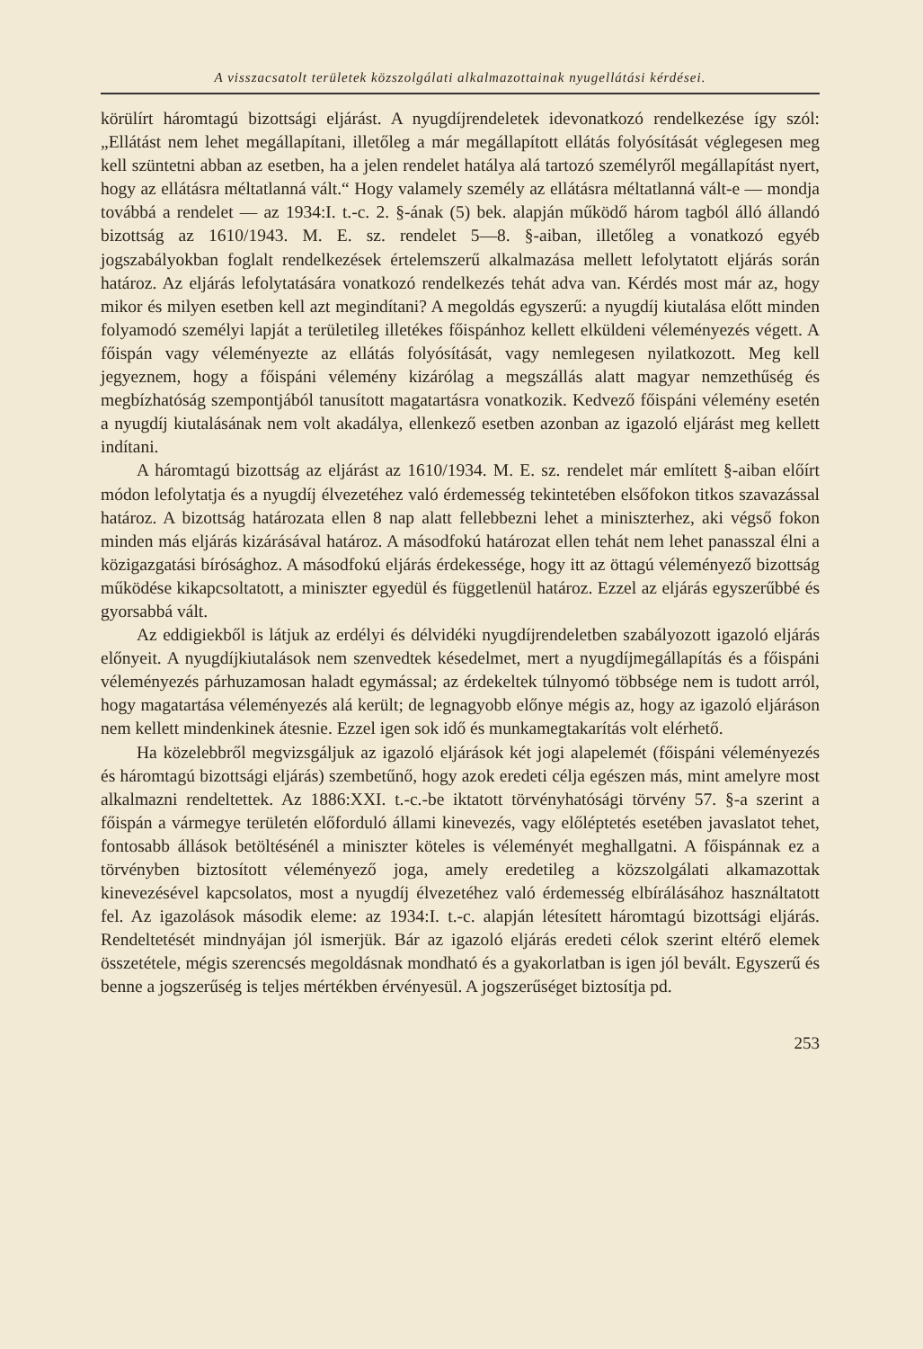A visszacsatolt területek közszolgálati alkalmazottainak nyugellátási kérdései.
körülírt háromtagú bizottsági eljárást. A nyugdíjrendeletek idevonatkozó rendelkezése így szól: „Ellátást nem lehet megállapítani, illetőleg a már megállapított ellátás folyósítását véglegesen meg kell szüntetni abban az esetben, ha a jelen rendelet hatálya alá tartozó személyről megállapítást nyert, hogy az ellátásra méltatlanná vált.“ Hogy valamely személy az ellátásra méltatlanná vált-e — mondja továbbá a rendelet — az 1934:I. t.-c. 2. §-ának (5) bek. alapján működő három tagból álló állandó bizottság az 1610/1943. M. E. sz. rendelet 5—8. §-aiban, illetőleg a vonatkozó egyéb jogszabályokban foglalt rendelkezések értelemszerű alkalmazása mellett lefolytatott eljárás során határoz. Az eljárás lefolytatására vonatkozó rendelkezés tehát adva van. Kérdés most már az, hogy mikor és milyen esetben kell azt megindítani? A megoldás egyszerű: a nyugdíj kiutalása előtt minden folyamodó személyi lapját a területileg illetékes főispánhoz kellett elküldeni véleményezés végett. A főispán vagy véleményezte az ellátás folyósítását, vagy nemlegesen nyilatkozott. Meg kell jegyeznem, hogy a főispáni vélemény kizárólag a megszállás alatt magyar nemzethűség és megbízhatóság szempontjából tanusított magatartásra vonatkozik. Kedvező főispáni vélemény esetén a nyugdíj kiutalásának nem volt akadálya, ellenkező esetben azonban az igazoló eljárást meg kellett indítani.
A háromtagú bizottság az eljárást az 1610/1934. M. E. sz. rendelet már említett §-aiban előírt módon lefolytatja és a nyugdíj élvezetéhez való érdemesség tekintetében elsőfokon titkos szavazással határoz. A bizottság határozata ellen 8 nap alatt fellebbezni lehet a miniszterhez, aki végső fokon minden más eljárás kizárásával határoz. A másodfokú határozat ellen tehát nem lehet panasszal élni a közigazgatási bírósághoz. A másodfokú eljárás érdekessége, hogy itt az öttagú véleményező bizottság működése kikapcsoltatott, a miniszter egyedül és függetlenül határoz. Ezzel az eljárás egyszerűbbé és gyorsabbá vált.
Az eddigiekből is látjuk az erdélyi és délvidéki nyugdíjrendeletben szabályozott igazoló eljárás előnyeit. A nyugdíjkiutalások nem szenvedtek késedelmet, mert a nyugdíjmegállapítás és a főispáni véleményezés párhuzamosan haladt egymással; az érdekeltek túlnyomó többsége nem is tudott arról, hogy magatartása véleményezés alá került; de legnagyobb előnye mégis az, hogy az igazoló eljáráson nem kellett mindenkinek átesnie. Ezzel igen sok idő és munkamegtakarítás volt elérhető.
Ha közelebbről megvizsgáljuk az igazoló eljárások két jogi alapelemét (főispáni véleményezés és háromtagú bizottsági eljárás) szembetűnő, hogy azok eredeti célja egészen más, mint amelyre most alkalmazni rendeltettek. Az 1886:XXI. t.-c.-be iktatott törvényhatósági törvény 57. §-a szerint a főispán a vármegye területén előforduló állami kinevezés, vagy előléptetés esetében javaslatot tehet, fontosabb állások betöltésénél a miniszter köteles is véleményét meghallgatni. A főispánnak ez a törvényben biztosított véleményező joga, amely eredetileg a közszolgálati alkamazottak kinevezésével kapcsolatos, most a nyugdíj élvezetéhez való érdemesség elbírálásához használtatott fel. Az igazolások második eleme: az 1934:I. t.-c. alapján létesített háromtagú bizottsági eljárás. Rendeltetését mindnyájan jól ismerjük. Bár az igazoló eljárás eredeti célok szerint eltérő elemek összetétele, mégis szerencsés megoldásnak mondható és a gyakorlatban is igen jól bevált. Egyszerű és benne a jogszerűség is teljes mértékben érvényesül. A jogszerűséget biztosítja pd.
253